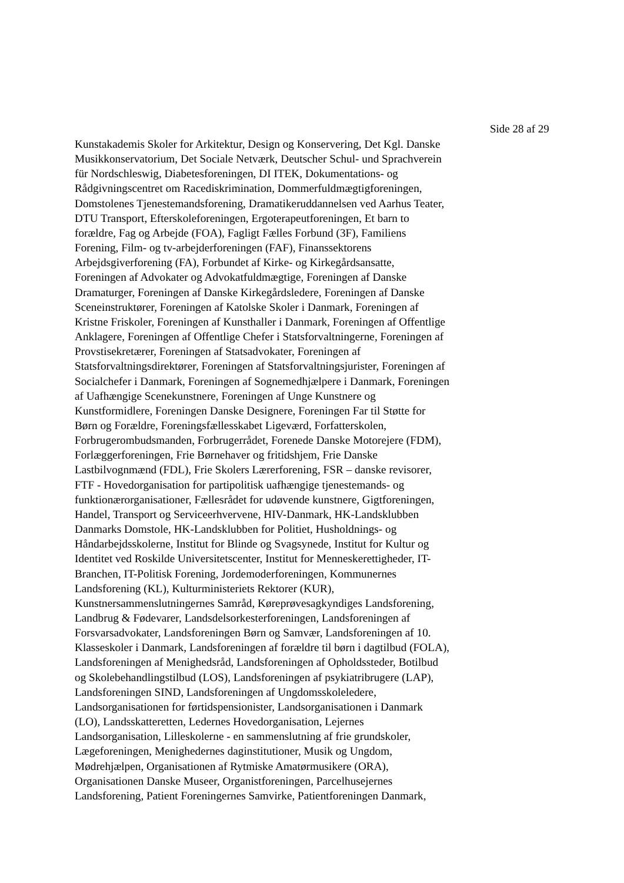Side 28 af 29
Kunstakademis Skoler for Arkitektur, Design og Konservering, Det Kgl. Danske
Musikkonservatorium, Det Sociale Netværk, Deutscher Schul- und Sprachverein
für Nordschleswig, Diabetesforeningen, DI ITEK, Dokumentations- og
Rådgivningscentret om Racediskrimination, Dommerfuldmægtigforeningen,
Domstolenes Tjenestemandsforening, Dramatikeruddannelsen ved Aarhus Teater,
DTU Transport, Efterskoleforeningen, Ergoterapeutforeningen, Et barn to
forældre, Fag og Arbejde (FOA), Fagligt Fælles Forbund (3F), Familiens
Forening, Film- og tv-arbejderforeningen (FAF), Finanssektorens
Arbejdsgiverforening (FA), Forbundet af Kirke- og Kirkegårdsansatte,
Foreningen af Advokater og Advokatfuldmægtige, Foreningen af Danske
Dramaturger, Foreningen af Danske Kirkegårdsledere, Foreningen af Danske
Sceneinstruktører, Foreningen af Katolske Skoler i Danmark, Foreningen af
Kristne Friskoler, Foreningen af Kunsthaller i Danmark, Foreningen af Offentlige
Anklagere, Foreningen af Offentlige Chefer i Statsforvaltningerne, Foreningen af
Provstisekretærer, Foreningen af Statsadvokater, Foreningen af
Statsforvaltningsdirektører, Foreningen af Statsforvaltningsjurister, Foreningen af
Socialchefer i Danmark, Foreningen af Sognemedhjælpere i Danmark, Foreningen
af Uafhængige Scenekunstnere, Foreningen af Unge Kunstnere og
Kunstformidlere, Foreningen Danske Designere, Foreningen Far til Støtte for
Børn og Forældre, Foreningsfællesskabet Ligeværd, Forfatterskolen,
Forbrugerombudsmanden, Forbrugerrådet, Forenede Danske Motorejere (FDM),
Forlæggerforeningen, Frie Børnehaver og fritidshjem, Frie Danske
Lastbilvognmænd (FDL), Frie Skolers Lærerforening, FSR – danske revisorer,
FTF - Hovedorganisation for partipolitisk uafhængige tjenestemands- og
funktionærorganisationer, Fællesrådet for udøvende kunstnere, Gigtforeningen,
Handel, Transport og Serviceerhvervene, HIV-Danmark, HK-Landsklubben
Danmarks Domstole, HK-Landsklubben for Politiet, Husholdnings- og
Håndarbejdsskolerne, Institut for Blinde og Svagsynede, Institut for Kultur og
Identitet ved Roskilde Universitetscenter, Institut for Menneskerettigheder, IT-
Branchen, IT-Politisk Forening, Jordemoderforeningen, Kommunernes
Landsforening (KL), Kulturministeriets Rektorer (KUR),
Kunstnersammenslutningernes Samråd, Køreprøvesagkyndiges Landsforening,
Landbrug & Fødevarer, Landsdelsorkesterforeningen, Landsforeningen af
Forsvarsadvokater, Landsforeningen Børn og Samvær, Landsforeningen af 10.
Klasseskoler i Danmark, Landsforeningen af forældre til børn i dagtilbud (FOLA),
Landsforeningen af Menighedsråd, Landsforeningen af Opholdssteder, Botilbud
og Skolebehandlingstilbud (LOS), Landsforeningen af psykiatribrugere (LAP),
Landsforeningen SIND, Landsforeningen af Ungdomsskoleledere,
Landsorganisationen for førtidspensionister, Landsorganisationen i Danmark
(LO), Landsskatteretten, Ledernes Hovedorganisation, Lejernes
Landsorganisation, Lilleskolerne - en sammenslutning af frie grundskoler,
Lægeforeningen, Menighedernes daginstitutioner, Musik og Ungdom,
Mødrehjælpen, Organisationen af Rytmiske Amatørmusikere (ORA),
Organisationen Danske Museer, Organistforeningen, Parcelhusejernes
Landsforening, Patient Foreningernes Samvirke, Patientforeningen Danmark,